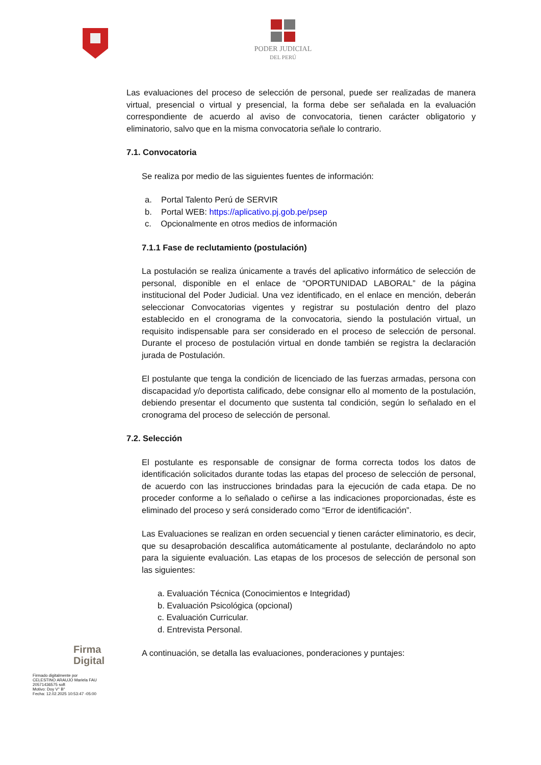PODER JUDICIAL
DEL PERÚ
Las evaluaciones del proceso de selección de personal, puede ser realizadas de manera virtual, presencial o virtual y presencial, la forma debe ser señalada en la evaluación correspondiente de acuerdo al aviso de convocatoria, tienen carácter obligatorio y eliminatorio, salvo que en la misma convocatoria señale lo contrario.
7.1. Convocatoria
Se realiza por medio de las siguientes fuentes de información:
a. Portal Talento Perú de SERVIR
b. Portal WEB: https://aplicativo.pj.gob.pe/psep
c. Opcionalmente en otros medios de información
7.1.1 Fase de reclutamiento (postulación)
La postulación se realiza únicamente a través del aplicativo informático de selección de personal, disponible en el enlace de “OPORTUNIDAD LABORAL” de la página institucional del Poder Judicial. Una vez identificado, en el enlace en mención, deberán seleccionar Convocatorias vigentes y registrar su postulación dentro del plazo establecido en el cronograma de la convocatoria, siendo la postulación virtual, un requisito indispensable para ser considerado en el proceso de selección de personal. Durante el proceso de postulación virtual en donde también se registra la declaración jurada de Postulación.
El postulante que tenga la condición de licenciado de las fuerzas armadas, persona con discapacidad y/o deportista calificado, debe consignar ello al momento de la postulación, debiendo presentar el documento que sustenta tal condición, según lo señalado en el cronograma del proceso de selección de personal.
7.2. Selección
El postulante es responsable de consignar de forma correcta todos los datos de identificación solicitados durante todas las etapas del proceso de selección de personal, de acuerdo con las instrucciones brindadas para la ejecución de cada etapa. De no proceder conforme a lo señalado o ceñirse a las indicaciones proporcionadas, éste es eliminado del proceso y será considerado como “Error de identificación”.
Las Evaluaciones se realizan en orden secuencial y tienen carácter eliminatorio, es decir, que su desaprobación descalifica automáticamente al postulante, declarándolo no apto para la siguiente evaluación. Las etapas de los procesos de selección de personal son las siguientes:
a. Evaluación Técnica (Conocimientos e Integridad)
b. Evaluación Psicológica (opcional)
c. Evaluación Curricular.
d. Entrevista Personal.
A continuación, se detalla las evaluaciones, ponderaciones y puntajes:
Firma
Digital
Firmado digitalmente por
CELESTINO ARAUJO Mariela FAU
20571436575 soft
Motivo: Doy V° B°
Fecha: 12.02.2025 10:53:47 -05:00